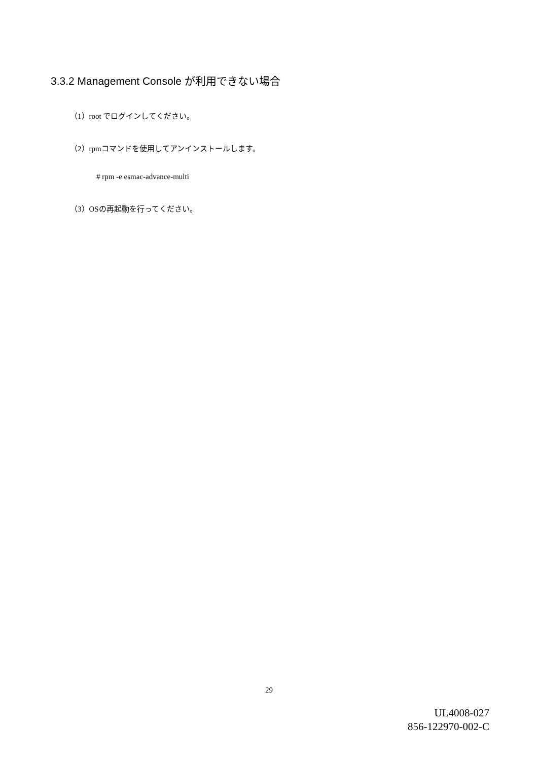3.3.2 Management Console が利用できない場合
（1）root でログインしてください。
（2）rpmコマンドを使用してアンインストールします。
# rpm -e esmac-advance-multi
（3）OSの再起動を行ってください。
29
UL4008-027
856-122970-002-C